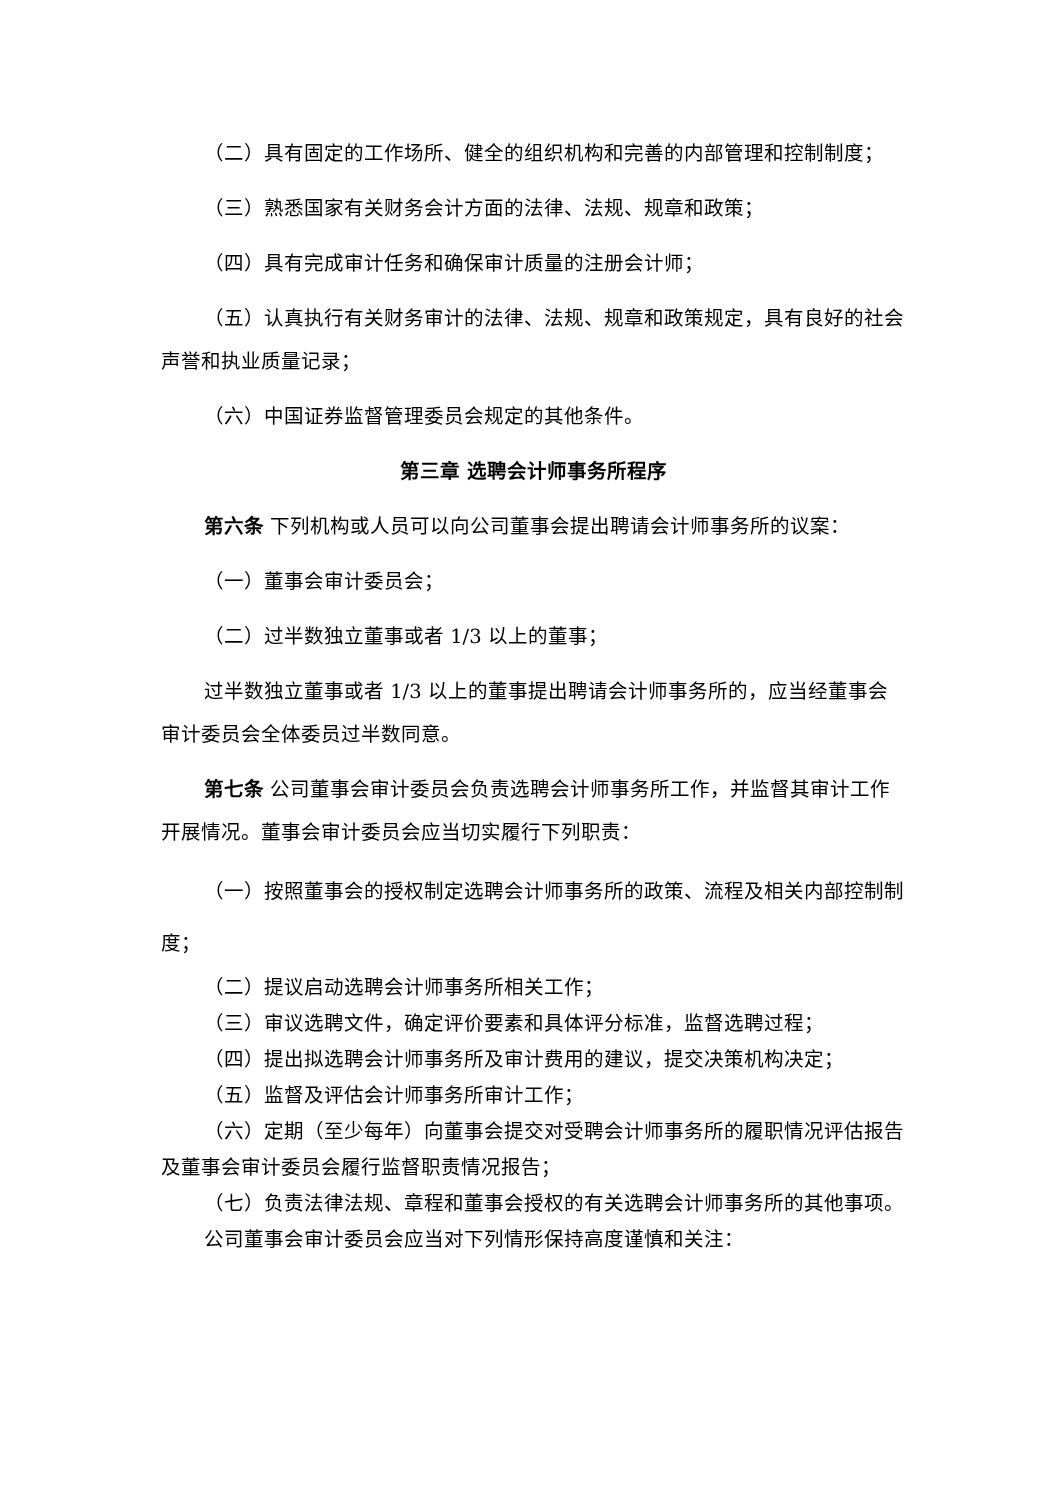（二）具有固定的工作场所、健全的组织机构和完善的内部管理和控制制度；
（三）熟悉国家有关财务会计方面的法律、法规、规章和政策；
（四）具有完成审计任务和确保审计质量的注册会计师；
（五）认真执行有关财务审计的法律、法规、规章和政策规定，具有良好的社会声誉和执业质量记录；
（六）中国证券监督管理委员会规定的其他条件。
第三章 选聘会计师事务所程序
第六条 下列机构或人员可以向公司董事会提出聘请会计师事务所的议案：
（一）董事会审计委员会；
（二）过半数独立董事或者 1/3 以上的董事；
过半数独立董事或者 1/3 以上的董事提出聘请会计师事务所的，应当经董事会审计委员会全体委员过半数同意。
第七条 公司董事会审计委员会负责选聘会计师事务所工作，并监督其审计工作开展情况。董事会审计委员会应当切实履行下列职责：
（一）按照董事会的授权制定选聘会计师事务所的政策、流程及相关内部控制制度；
（二）提议启动选聘会计师事务所相关工作；
（三）审议选聘文件，确定评价要素和具体评分标准，监督选聘过程；
（四）提出拟选聘会计师事务所及审计费用的建议，提交决策机构决定；
（五）监督及评估会计师事务所审计工作；
（六）定期（至少每年）向董事会提交对受聘会计师事务所的履职情况评估报告及董事会审计委员会履行监督职责情况报告；
（七）负责法律法规、章程和董事会授权的有关选聘会计师事务所的其他事项。
公司董事会审计委员会应当对下列情形保持高度谨慎和关注：